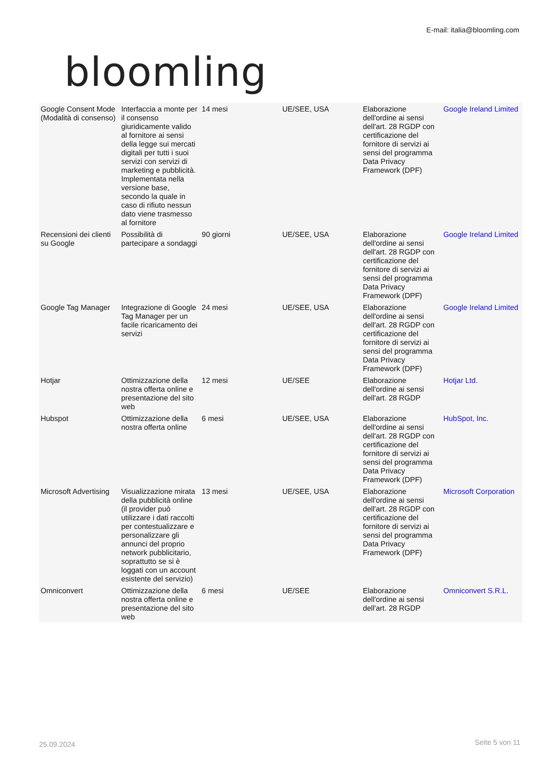bloomling
E-mail: italia@bloomling.com
| Google Consent Mode (Modalità di consenso) | Interfaccia a monte per il consenso giuridicamente valido al fornitore ai sensi della legge sui mercati digitali per tutti i suoi servizi con servizi di marketing e pubblicità. Implementata nella versione base, secondo la quale in caso di rifiuto nessun dato viene trasmesso al fornitore | 14 mesi | UE/SEE, USA | Elaborazione dell'ordine ai sensi dell'art. 28 RGDP con certificazione del fornitore di servizi ai sensi del programma Data Privacy Framework (DPF) | Google Ireland Limited |
| Recensioni dei clienti su Google | Possibilità di partecipare a sondaggi | 90 giorni | UE/SEE, USA | Elaborazione dell'ordine ai sensi dell'art. 28 RGDP con certificazione del fornitore di servizi ai sensi del programma Data Privacy Framework (DPF) | Google Ireland Limited |
| Google Tag Manager | Integrazione di Google Tag Manager per un facile ricaricamento dei servizi | 24 mesi | UE/SEE, USA | Elaborazione dell'ordine ai sensi dell'art. 28 RGDP con certificazione del fornitore di servizi ai sensi del programma Data Privacy Framework (DPF) | Google Ireland Limited |
| Hotjar | Ottimizzazione della nostra offerta online e presentazione del sito web | 12 mesi | UE/SEE | Elaborazione dell'ordine ai sensi dell'art. 28 RGDP | Hotjar Ltd. |
| Hubspot | Ottimizzazione della nostra offerta online | 6 mesi | UE/SEE, USA | Elaborazione dell'ordine ai sensi dell'art. 28 RGDP con certificazione del fornitore di servizi ai sensi del programma Data Privacy Framework (DPF) | HubSpot, Inc. |
| Microsoft Advertising | Visualizzazione mirata della pubblicità online (il provider può utilizzare i dati raccolti per contestualizzare e personalizzare gli annunci del proprio network pubblicitario, soprattutto se si è loggati con un account esistente del servizio) | 13 mesi | UE/SEE, USA | Elaborazione dell'ordine ai sensi dell'art. 28 RGDP con certificazione del fornitore di servizi ai sensi del programma Data Privacy Framework (DPF) | Microsoft Corporation |
| Omniconvert | Ottimizzazione della nostra offerta online e presentazione del sito web | 6 mesi | UE/SEE | Elaborazione dell'ordine ai sensi dell'art. 28 RGDP | Omniconvert S.R.L. |
25.09.2024 Seite 5 von 11